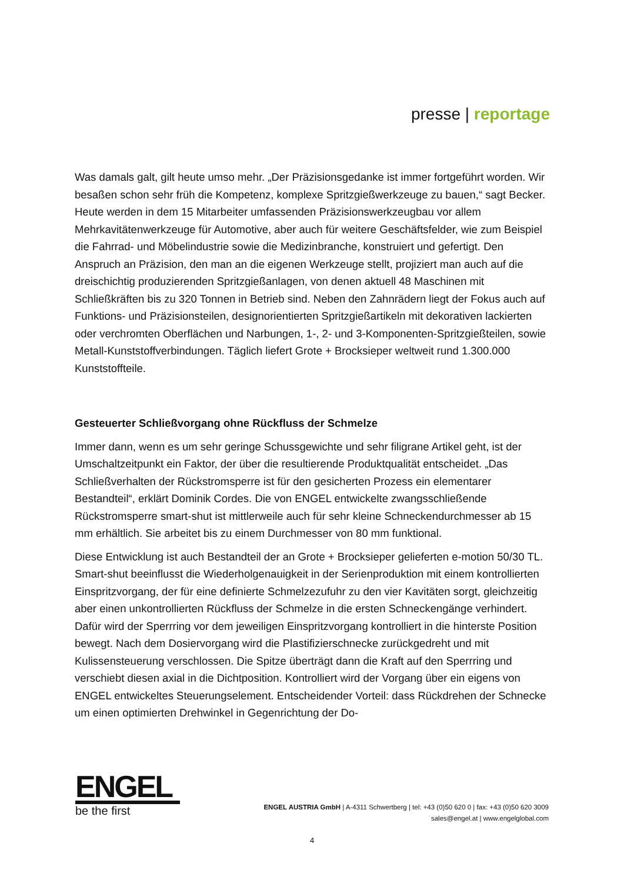presse | reportage
Was damals galt, gilt heute umso mehr. „Der Präzisionsgedanke ist immer fortgeführt worden. Wir besaßen schon sehr früh die Kompetenz, komplexe Spritzgießwerkzeuge zu bauen,“ sagt Becker. Heute werden in dem 15 Mitarbeiter umfassenden Präzisionswerkzeugbau vor allem Mehrkavitätenwerkzeuge für Automotive, aber auch für weitere Geschäftsfelder, wie zum Beispiel die Fahrrad- und Möbelindustrie sowie die Medizinbranche, konstruiert und gefertigt. Den Anspruch an Präzision, den man an die eigenen Werkzeuge stellt, projiziert man auch auf die dreischichtig produzierenden Spritzgießanlagen, von denen aktuell 48 Maschinen mit Schließkräften bis zu 320 Tonnen in Betrieb sind. Neben den Zahnrädern liegt der Fokus auch auf Funktions- und Präzisionsteilen, designorientierten Spritzgießartikeln mit dekorativen lackierten oder verchromten Oberflächen und Narbungen, 1-, 2- und 3-Komponenten-Spritzgießteilen, sowie Metall-Kunststoffverbindungen. Täglich liefert Grote + Brocksieper weltweit rund 1.300.000 Kunststoffteile.
Gesteuerter Schließvorgang ohne Rückfluss der Schmelze
Immer dann, wenn es um sehr geringe Schussgewichte und sehr filigrane Artikel geht, ist der Umschaltzeitpunkt ein Faktor, der über die resultierende Produktqualität entscheidet. „Das Schließverhalten der Rückstromsperre ist für den gesicherten Prozess ein elementarer Bestandteil“, erklärt Dominik Cordes. Die von ENGEL entwickelte zwangsschließende Rückstromsperre smart-shut ist mittlerweile auch für sehr kleine Schneckendurchmesser ab 15 mm erhältlich. Sie arbeitet bis zu einem Durchmesser von 80 mm funktional.
Diese Entwicklung ist auch Bestandteil der an Grote + Brocksieper gelieferten e-motion 50/30 TL. Smart-shut beeinflusst die Wiederholgenauigkeit in der Serienproduktion mit einem kontrollierten Einspritzvorgang, der für eine definierte Schmelzezufuhr zu den vier Kavitäten sorgt, gleichzeitig aber einen unkontrollierten Rückfluss der Schmelze in die ersten Schneckengänge verhindert. Dafür wird der Sperrring vor dem jeweiligen Einspritzvorgang kontrolliert in die hinterste Position bewegt. Nach dem Dosiervorgang wird die Plastifizierschnecke zurückgedreht und mit Kulissensteuerung verschlossen. Die Spitze überträgt dann die Kraft auf den Sperrring und verschiebt diesen axial in die Dichtposition. Kontrolliert wird der Vorgang über ein eigens von ENGEL entwickeltes Steuerungselement. Entscheidender Vorteil: dass Rückdrehen der Schnecke um einen optimierten Drehwinkel in Gegenrichtung der Do-
ENGEL
be the first
ENGEL AUSTRIA GmbH | A-4311 Schwertberg | tel: +43 (0)50 620 0 | fax: +43 (0)50 620 3009
sales@engel.at | www.engelglobal.com
4